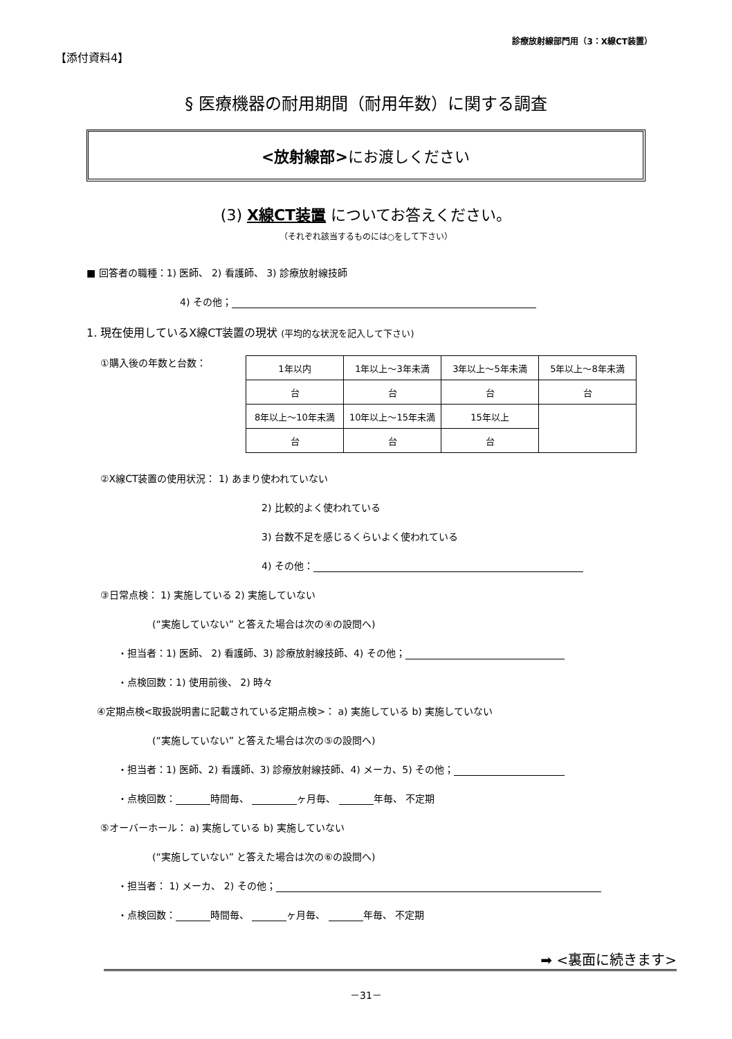【添付資料4】
診療放射線部門用（3：X線CT装置）
§ 医療機器の耐用期間（耐用年数）に関する調査
<放射線部>にお渡しください
(3) X線CT装置 についてお答えください。
（それぞれ該当するものには○をして下さい）
■ 回答者の職種：1) 医師、 2) 看護師、 3) 診療放射線技師
4) その他；
1. 現在使用しているX線CT装置の現状 (平均的な状況を記入して下さい)
①購入後の年数と台数：
| 1年以内 | 1年以上～3年未満 | 3年以上～5年未満 | 5年以上～8年未満 |
| 台 | 台 | 台 | 台 |
| 8年以上～10年未満 | 10年以上～15年未満 | 15年以上 | |
| 台 | 台 | 台 | |
②X線CT装置の使用状況： 1) あまり使われていない
2) 比較的よく使われている
3) 台数不足を感じるくらいよく使われている
4) その他：
③日常点検： 1) 実施している 2) 実施していない
(“実施していない” と答えた場合は次の④の設問へ)
・担当者：1) 医師、 2) 看護師、3) 診療放射線技師、4) その他；
・点検回数：1) 使用前後、 2) 時々
④定期点検<取扱説明書に記載されている定期点検>： a) 実施している b) 実施していない
(“実施していない” と答えた場合は次の⑤の設問へ)
・担当者：1) 医師、2) 看護師、3) 診療放射線技師、4) メーカ、5) その他；
・点検回数： 時間毎、 ヶ月毎、 年毎、 不定期
⑤オーバーホール： a) 実施している b) 実施していない
(“実施していない” と答えた場合は次の⑥の設問へ)
・担当者： 1) メーカ、 2) その他；
・点検回数： 時間毎、 ヶ月毎、 年毎、 不定期
➡ <裏面に続きます>
－31－